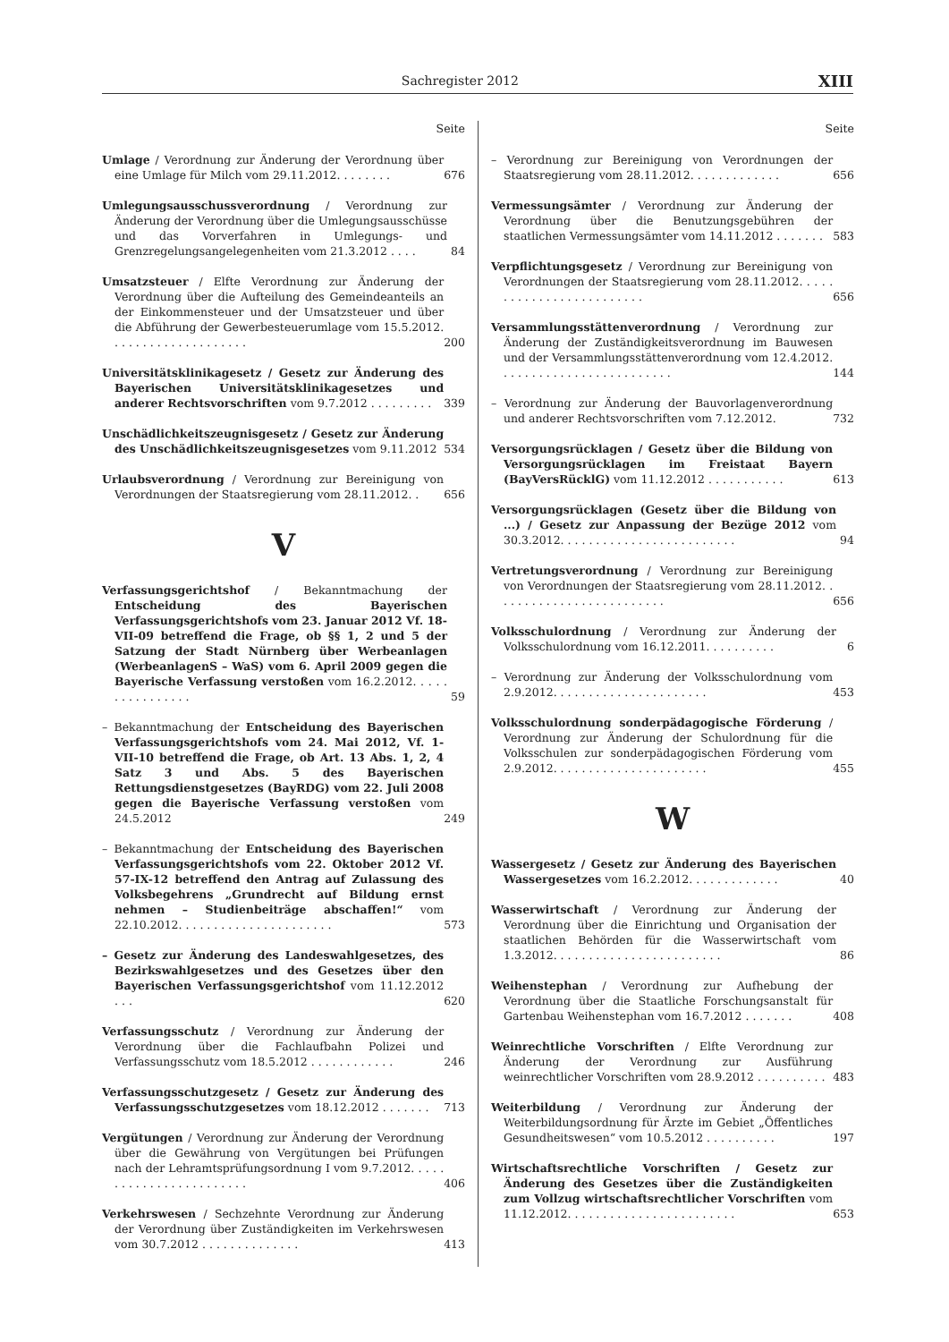Sachregister 2012 XIII
Seite
Umlage / Verordnung zur Änderung der Verordnung über eine Umlage für Milch vom 29.11.2012. . . . . . . .
676
Umlegungsausschussverordnung / Verordnung zur Änderung der Verordnung über die Umlegungsausschüsse und das Vorverfahren in Umlegungs- und Grenzregelungsangelegenheiten vom 21.3.2012 . . . .
84
Umsatzsteuer / Elfte Verordnung zur Änderung der Verordnung über die Aufteilung des Gemeindeanteils an der Einkommensteuer und der Umsatzsteuer und über die Abführung der Gewerbesteuerumlage vom 15.5.2012. . . . . . . . . . . . . . . . . . . .
200
Universitätsklinikagesetz / Gesetz zur Änderung des Bayerischen Universitätsklinikagesetzes und anderer Rechtsvorschriften vom 9.7.2012 . . . . . . . . .
339
Unschädlichkeitszeugnisgesetz / Gesetz zur Änderung des Unschädlichkeitszeugnisgesetzes vom 9.11.2012
534
Urlaubsverordnung / Verordnung zur Bereinigung von Verordnungen der Staatsregierung vom 28.11.2012. .
656
V
Verfassungsgerichtshof / Bekanntmachung der Entscheidung des Bayerischen Verfassungsgerichtshofs vom 23. Januar 2012 Vf. 18-VII-09 betreffend die Frage, ob §§ 1, 2 und 5 der Satzung der Stadt Nürnberg über Werbeanlagen (WerbeanlagenS – WaS) vom 6. April 2009 gegen die Bayerische Verfassung verstoßen vom 16.2.2012. . . . . . . . . . . . . . . .
59
– Bekanntmachung der Entscheidung des Bayerischen Verfassungsgerichtshofs vom 24. Mai 2012, Vf. 1-VII-10 betreffend die Frage, ob Art. 13 Abs. 1, 2, 4 Satz 3 und Abs. 5 des Bayerischen Rettungsdienstgesetzes (BayRDG) vom 22. Juli 2008 gegen die Bayerische Verfassung verstoßen vom 24.5.2012
249
– Bekanntmachung der Entscheidung des Bayerischen Verfassungsgerichtshofs vom 22. Oktober 2012 Vf. 57-IX-12 betreffend den Antrag auf Zulassung des Volksbegehrens „Grundrecht auf Bildung ernst nehmen – Studienbeiträge abschaffen!“ vom 22.10.2012. . . . . . . . . . . . . . . . . . . . . .
573
– Gesetz zur Änderung des Landeswahlgesetzes, des Bezirkswahlgesetzes und des Gesetzes über den Bayerischen Verfassungsgerichtshof vom 11.12.2012 . . .
620
Verfassungsschutz / Verordnung zur Änderung der Verordnung über die Fachlaufbahn Polizei und Verfassungsschutz vom 18.5.2012 . . . . . . . . . . . .
246
Verfassungsschutzgesetz / Gesetz zur Änderung des Verfassungsschutzgesetzes vom 18.12.2012 . . . . . . .
713
Vergütungen / Verordnung zur Änderung der Verordnung über die Gewährung von Vergütungen bei Prüfungen nach der Lehramtsprüfungsordnung I vom 9.7.2012. . . . . . . . . . . . . . . . . . . . . . . .
406
Verkehrswesen / Sechzehnte Verordnung zur Änderung der Verordnung über Zuständigkeiten im Verkehrswesen vom 30.7.2012 . . . . . . . . . . . . . .
413
Seite
– Verordnung zur Bereinigung von Verordnungen der Staatsregierung vom 28.11.2012. . . . . . . . . . . . .
656
Vermessungsämter / Verordnung zur Änderung der Verordnung über die Benutzungsgebühren der staatlichen Vermessungsämter vom 14.11.2012 . . . . . . .
583
Verpflichtungsgesetz / Verordnung zur Bereinigung von Verordnungen der Staatsregierung vom 28.11.2012. . . . . . . . . . . . . . . . . . . . . . . . .
656
Versammlungsstättenverordnung / Verordnung zur Änderung der Zuständigkeitsverordnung im Bauwesen und der Versammlungsstättenverordnung vom 12.4.2012. . . . . . . . . . . . . . . . . . . . . . . . .
144
– Verordnung zur Änderung der Bauvorlagenverordnung und anderer Rechtsvorschriften vom 7.12.2012.
732
Versorgungsrücklagen / Gesetz über die Bildung von Versorgungsrücklagen im Freistaat Bayern (BayVersRücklG) vom 11.12.2012 . . . . . . . . . . .
613
Versorgungsrücklagen (Gesetz über die Bildung von ...) / Gesetz zur Anpassung der Bezüge 2012 vom 30.3.2012. . . . . . . . . . . . . . . . . . . . . . . . .
94
Vertretungsverordnung / Verordnung zur Bereinigung von Verordnungen der Staatsregierung vom 28.11.2012. . . . . . . . . . . . . . . . . . . . . . . . .
656
Volksschulordnung / Verordnung zur Änderung der Volksschulordnung vom 16.12.2011. . . . . . . . . .
6
– Verordnung zur Änderung der Volksschulordnung vom 2.9.2012. . . . . . . . . . . . . . . . . . . . . .
453
Volksschulordnung sonderpädagogische Förderung / Verordnung zur Änderung der Schulordnung für die Volksschulen zur sonderpädagogischen Förderung vom 2.9.2012. . . . . . . . . . . . . . . . . . . . . .
455
W
Wassergesetz / Gesetz zur Änderung des Bayerischen Wassergesetzes vom 16.2.2012. . . . . . . . . . . . .
40
Wasserwirtschaft / Verordnung zur Änderung der Verordnung über die Einrichtung und Organisation der staatlichen Behörden für die Wasserwirtschaft vom 1.3.2012. . . . . . . . . . . . . . . . . . . . . . . .
86
Weihenstephan / Verordnung zur Aufhebung der Verordnung über die Staatliche Forschungsanstalt für Gartenbau Weihenstephan vom 16.7.2012 . . . . . . .
408
Weinrechtliche Vorschriften / Elfte Verordnung zur Änderung der Verordnung zur Ausführung weinrechtlicher Vorschriften vom 28.9.2012 . . . . . . . . . .
483
Weiterbildung / Verordnung zur Änderung der Weiterbildungsordnung für Ärzte im Gebiet „Öffentliches Gesundheitswesen“ vom 10.5.2012 . . . . . . . . . .
197
Wirtschaftsrechtliche Vorschriften / Gesetz zur Änderung des Gesetzes über die Zuständigkeiten zum Vollzug wirtschaftsrechtlicher Vorschriften vom 11.12.2012. . . . . . . . . . . . . . . . . . . . . . . .
653